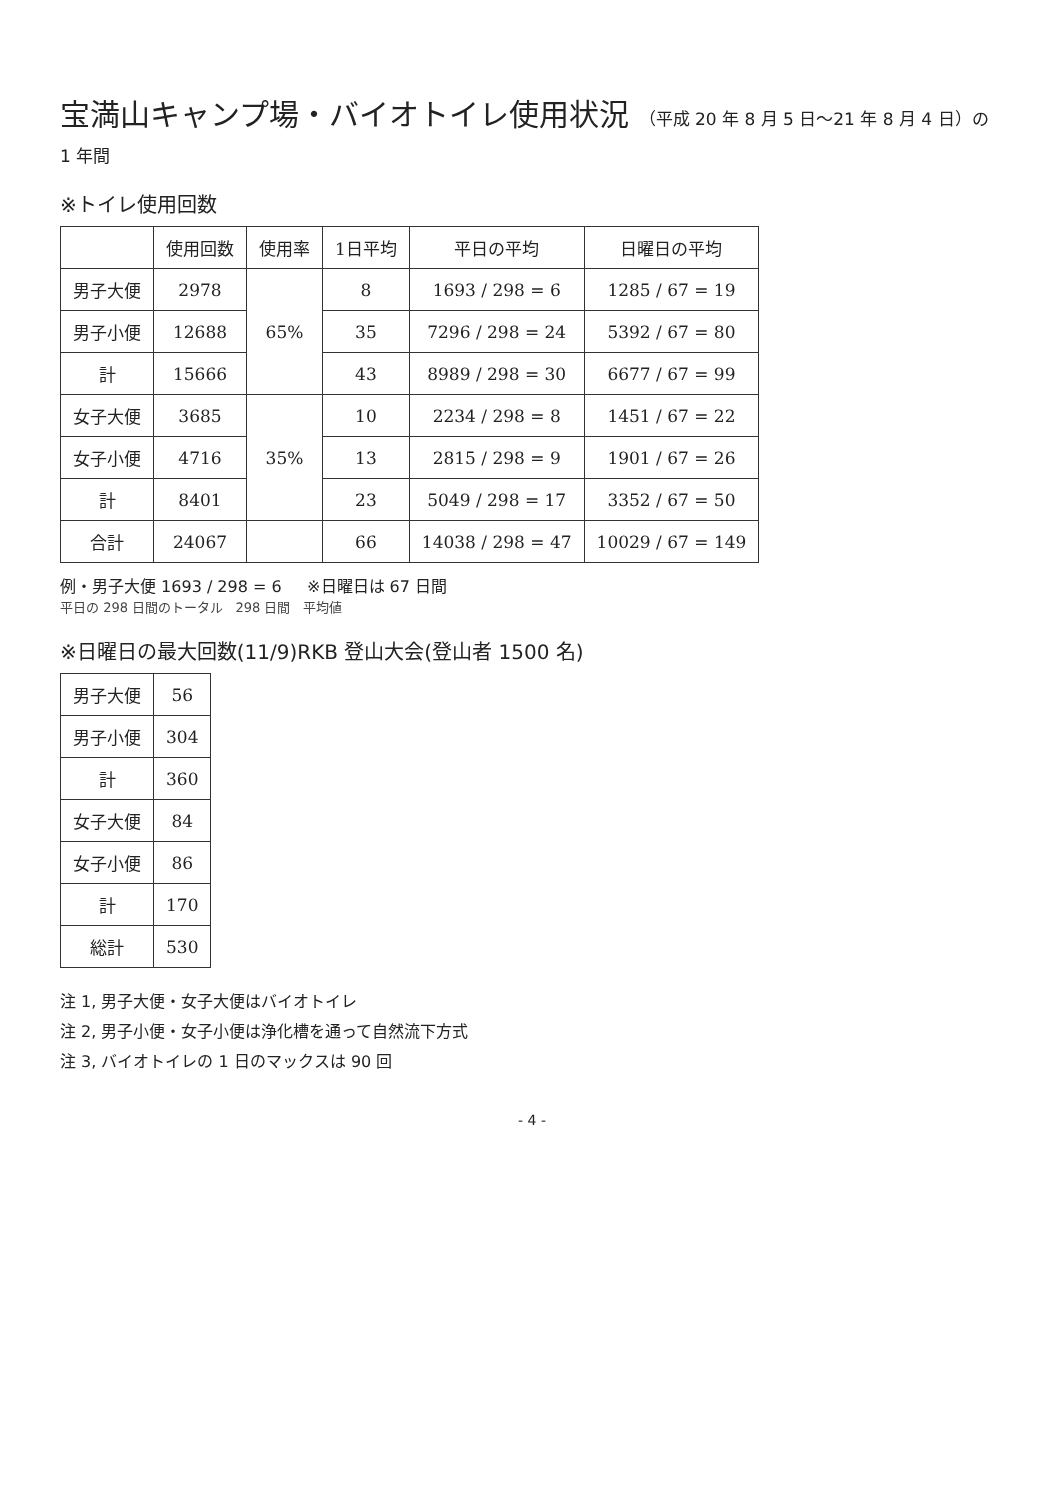宝満山キャンプ場・バイオトイレ使用状況 （平成 20 年 8 月 5 日～21 年 8 月 4 日）の 1 年間
※トイレ使用回数
| | 使用回数 | 使用率 | 1日平均 | 平日の平均 | 日曜日の平均 |
| --- | --- | --- | --- | --- | --- |
| 男子大便 | 2978 | 65% | 8 | 1693 / 298 = 6 | 1285 / 67 = 19 |
| 男子小便 | 12688 | | 35 | 7296 / 298 = 24 | 5392 / 67 = 80 |
| 計 | 15666 | | 43 | 8989 / 298 = 30 | 6677 / 67 = 99 |
| 女子大便 | 3685 | 35% | 10 | 2234 / 298 = 8 | 1451 / 67 = 22 |
| 女子小便 | 4716 | | 13 | 2815 / 298 = 9 | 1901 / 67 = 26 |
| 計 | 8401 | | 23 | 5049 / 298 = 17 | 3352 / 67 = 50 |
| 合計 | 24067 | | 66 | 14038 / 298 = 47 | 10029 / 67 = 149 |
例・男子大便 1693 / 298 = 6 ※日曜日は 67 日間
平日の 298 日間のトータル 298 日間 平均値
※日曜日の最大回数(11/9)RKB 登山大会(登山者 1500 名)
| 男子大便 | 56 |
| 男子小便 | 304 |
| 計 | 360 |
| 女子大便 | 84 |
| 女子小便 | 86 |
| 計 | 170 |
| 総計 | 530 |
注 1, 男子大便・女子大便はバイオトイレ
注 2, 男子小便・女子小便は浄化槽を通って自然流下方式
注 3, バイオトイレの 1 日のマックスは 90 回
- 4 -